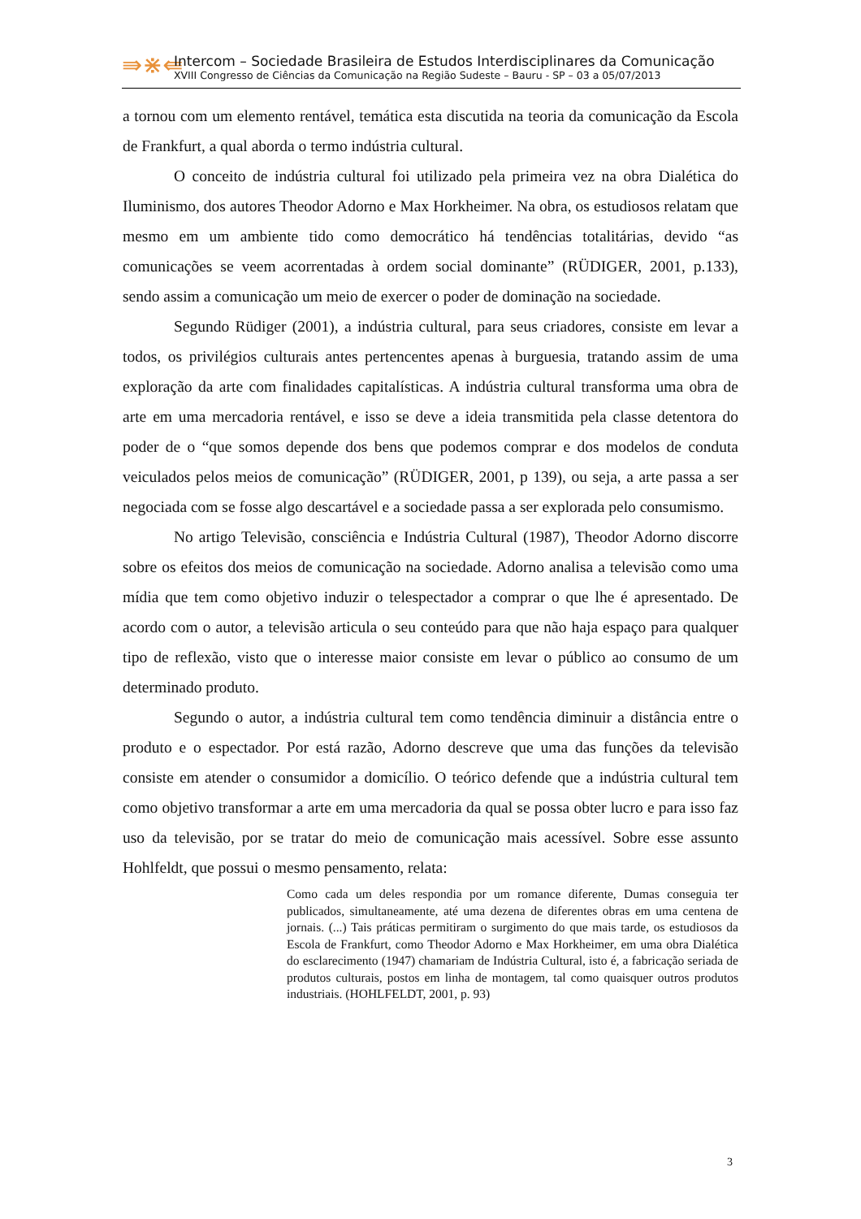⇛⋇⇚
Intercom – Sociedade Brasileira de Estudos Interdisciplinares da Comunicação
XVIII Congresso de Ciências da Comunicação na Região Sudeste – Bauru - SP – 03 a 05/07/2013
a tornou com um elemento rentável, temática esta discutida na teoria da comunicação da Escola de Frankfurt, a qual aborda o termo indústria cultural.
O conceito de indústria cultural foi utilizado pela primeira vez na obra Dialética do Iluminismo, dos autores Theodor Adorno e Max Horkheimer. Na obra, os estudiosos relatam que mesmo em um ambiente tido como democrático há tendências totalitárias, devido “as comunicações se veem acorrentadas à ordem social dominante” (RÜDIGER, 2001, p.133), sendo assim a comunicação um meio de exercer o poder de dominação na sociedade.
Segundo Rüdiger (2001), a indústria cultural, para seus criadores, consiste em levar a todos, os privilégios culturais antes pertencentes apenas à burguesia, tratando assim de uma exploração da arte com finalidades capitalísticas. A indústria cultural transforma uma obra de arte em uma mercadoria rentável, e isso se deve a ideia transmitida pela classe detentora do poder de o “que somos depende dos bens que podemos comprar e dos modelos de conduta veiculados pelos meios de comunicação” (RÜDIGER, 2001, p 139), ou seja, a arte passa a ser negociada com se fosse algo descartável e a sociedade passa a ser explorada pelo consumismo.
No artigo Televisão, consciência e Indústria Cultural (1987), Theodor Adorno discorre sobre os efeitos dos meios de comunicação na sociedade. Adorno analisa a televisão como uma mídia que tem como objetivo induzir o telespectador a comprar o que lhe é apresentado. De acordo com o autor, a televisão articula o seu conteúdo para que não haja espaço para qualquer tipo de reflexão, visto que o interesse maior consiste em levar o público ao consumo de um determinado produto.
Segundo o autor, a indústria cultural tem como tendência diminuir a distância entre o produto e o espectador. Por está razão, Adorno descreve que uma das funções da televisão consiste em atender o consumidor a domicílio. O teórico defende que a indústria cultural tem como objetivo transformar a arte em uma mercadoria da qual se possa obter lucro e para isso faz uso da televisão, por se tratar do meio de comunicação mais acessível. Sobre esse assunto Hohlfeldt, que possui o mesmo pensamento, relata:
Como cada um deles respondia por um romance diferente, Dumas conseguia ter publicados, simultaneamente, até uma dezena de diferentes obras em uma centena de jornais. (...) Tais práticas permitiram o surgimento do que mais tarde, os estudiosos da Escola de Frankfurt, como Theodor Adorno e Max Horkheimer, em uma obra Dialética do esclarecimento (1947) chamariam de Indústria Cultural, isto é, a fabricação seriada de produtos culturais, postos em linha de montagem, tal como quaisquer outros produtos industriais. (HOHLFELDT, 2001, p. 93)
3